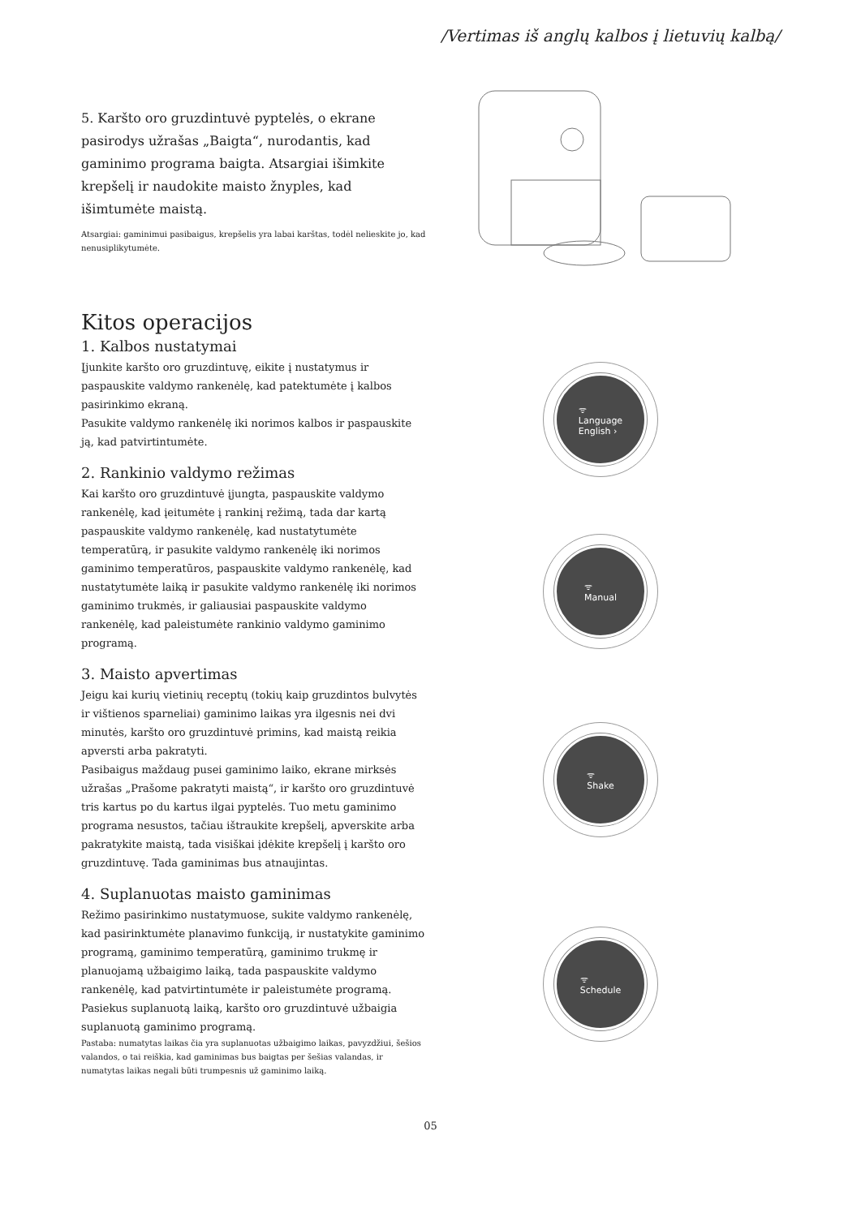/Vertimas iš anglų kalbos į lietuvių kalbą/
5. Karšto oro gruzdintuvė pyptelės, o ekrane pasirodys užrašas „Baigta“, nurodantis, kad gaminimo programa baigta. Atsargiai išimkite krepšelį ir naudokite maisto žnyples, kad išimtumėte maistą.
Atsargiai: gaminimui pasibaigus, krepšelis yra labai karštas, todėl nelieskite jo, kad nenusiplikytumėte.
Kitos operacijos
1. Kalbos nustatymai
Įjunkite karšto oro gruzdintuvę, eikite į nustatymus ir paspauskite valdymo rankenėlę, kad patektumėte į kalbos pasirinkimo ekraną.
Pasukite valdymo rankenėlę iki norimos kalbos ir paspauskite ją, kad patvirtintumėte.
2. Rankinio valdymo režimas
Kai karšto oro gruzdintuvė įjungta, paspauskite valdymo rankenėlę, kad įeitumėte į rankinį režimą, tada dar kartą paspauskite valdymo rankenėlę, kad nustatytumėte temperatūrą, ir pasukite valdymo rankenėlę iki norimos gaminimo temperatūros, paspauskite valdymo rankenėlę, kad nustatytumėte laiką ir pasukite valdymo rankenėlę iki norimos gaminimo trukmės, ir galiausiai paspauskite valdymo rankenėlę, kad paleistumėte rankinio valdymo gaminimo programą.
3. Maisto apvertimas
Jeigu kai kurių vietinių receptų (tokių kaip gruzdintos bulvytės ir vištienos sparneliai) gaminimo laikas yra ilgesnis nei dvi minutės, karšto oro gruzdintuvė primins, kad maistą reikia apversti arba pakratyti.
Pasibaigus maždaug pusei gaminimo laiko, ekrane mirksės užrašas „Prašome pakratyti maistą“, ir karšto oro gruzdintuvė tris kartus po du kartus ilgai pyptelės. Tuo metu gaminimo programa nesustos, tačiau ištraukite krepšelį, apverskite arba pakratykite maistą, tada visiškai įdėkite krepšelį į karšto oro gruzdintuvę. Tada gaminimas bus atnaujintas.
4. Suplanuotas maisto gaminimas
Režimo pasirinkimo nustatymuose, sukite valdymo rankenėlę, kad pasirinktumėte planavimo funkciją, ir nustatykite gaminimo programą, gaminimo temperatūrą, gaminimo trukmę ir planuojamą užbaigimo laiką, tada paspauskite valdymo rankenėlę, kad patvirtintumėte ir paleistumėte programą. Pasiekus suplanuotą laiką, karšto oro gruzdintuvė užbaigia suplanuotą gaminimo programą.
Pastaba: numatytas laikas čia yra suplanuotas užbaigimo laikas, pavyzdžiui, šešios valandos, o tai reiškia, kad gaminimas bus baigtas per šešias valandas, ir numatytas laikas negali būti trumpesnis už gaminimo laiką.
ᯤ
Language
English ›
ᯤ
Manual
ᯤ
Shake
ᯤ
Schedule
05